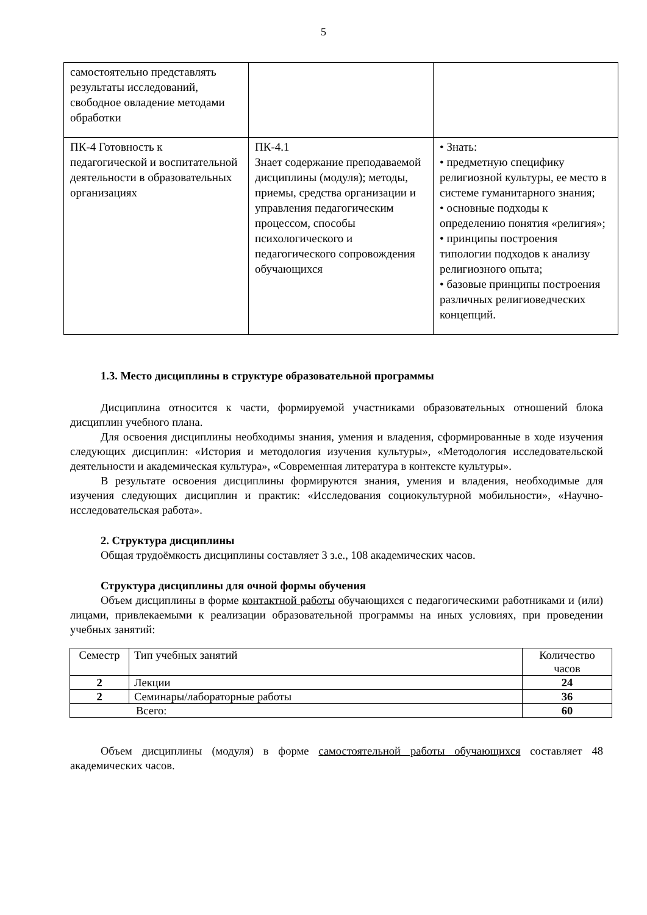5
| самостоятельно представлять результаты исследований, свободное овладение методами обработки | | |
| ПК-4 Готовность к педагогической и воспитательной деятельности в образовательных организациях | ПК-4.1 Знает содержание преподаваемой дисциплины (модуля); методы, приемы, средства организации и управления педагогическим процессом, способы психологического и педагогического сопровождения обучающихся | • Знать: • предметную специфику религиозной культуры, ее место в системе гуманитарного знания; • основные подходы к определению понятия «религия»; • принципы построения типологии подходов к анализу религиозного опыта; • базовые принципы построения различных религиоведческих концепций. |
1.3. Место дисциплины в структуре образовательной программы
Дисциплина относится к части, формируемой участниками образовательных отношений блока дисциплин учебного плана.
Для освоения дисциплины необходимы знания, умения и владения, сформированные в ходе изучения следующих дисциплин: «История и методология изучения культуры», «Методология исследовательской деятельности и академическая культура», «Современная литература в контексте культуры».
В результате освоения дисциплины формируются знания, умения и владения, необходимые для изучения следующих дисциплин и практик: «Исследования социокультурной мобильности», «Научно-исследовательская работа».
2. Структура дисциплины
Общая трудоёмкость дисциплины составляет 3 з.е., 108 академических часов.
Структура дисциплины для очной формы обучения
Объем дисциплины в форме контактной работы обучающихся с педагогическими работниками и (или) лицами, привлекаемыми к реализации образовательной программы на иных условиях, при проведении учебных занятий:
| Семестр | Тип учебных занятий | Количество часов |
| 2 | Лекции | 24 |
| 2 | Семинары/лабораторные работы | 36 |
| Всего: | | 60 |
Объем дисциплины (модуля) в форме самостоятельной работы обучающихся составляет 48 академических часов.